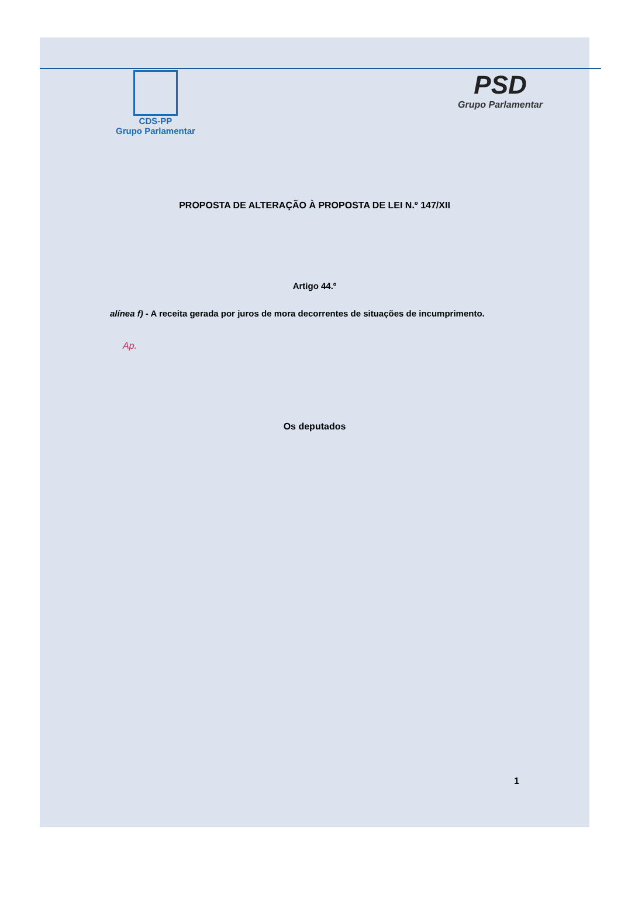CDS-PP
Grupo Parlamentar
PSD
Grupo Parlamentar
PROPOSTA DE ALTERAÇÃO À PROPOSTA DE LEI N.º 147/XII
Artigo 44.º
alínea f) - A receita gerada por juros de mora decorrentes de situações de incumprimento.
Ap.
Os deputados
1